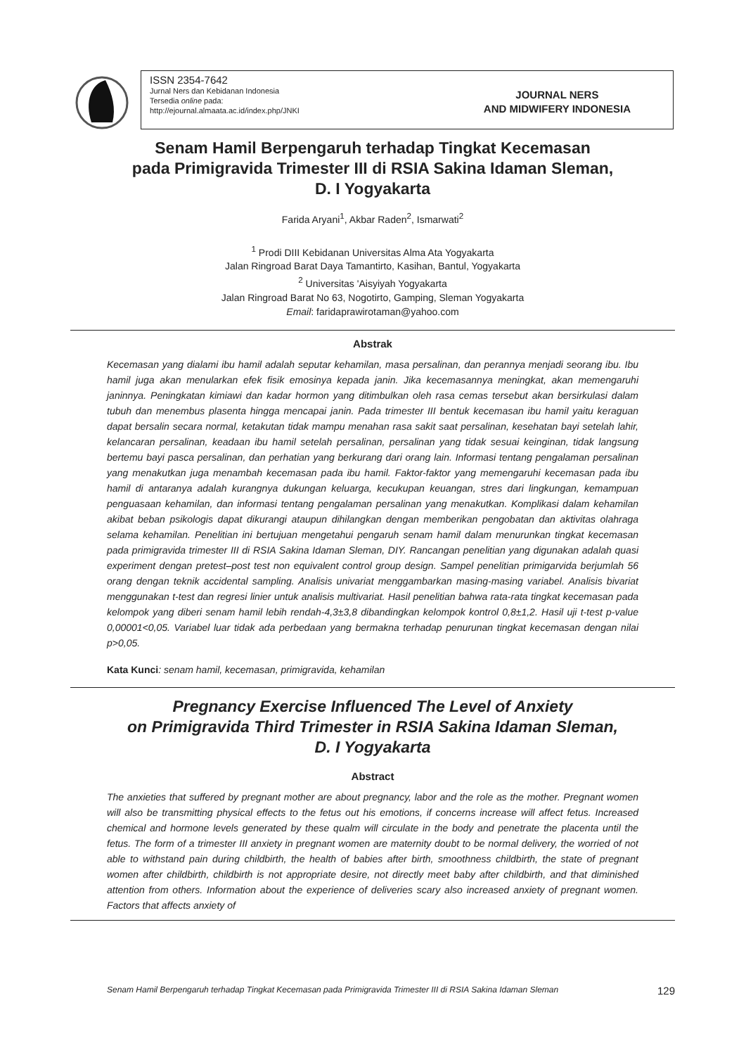ISSN 2354-7642
Jurnal Ners dan Kebidanan Indonesia
Tersedia online pada:
http://ejournal.almaata.ac.id/index.php/JNKI
JOURNAL NERS
AND MIDWIFERY INDONESIA
Senam Hamil Berpengaruh terhadap Tingkat Kecemasan
pada Primigravida Trimester III di RSIA Sakina Idaman Sleman,
D. I Yogyakarta
Farida Aryani<sup>1</sup>, Akbar Raden<sup>2</sup>, Ismarwati<sup>2</sup>
<sup>1</sup> Prodi DIII Kebidanan Universitas Alma Ata Yogyakarta
Jalan Ringroad Barat Daya Tamantirto, Kasihan, Bantul, Yogyakarta
<sup>2</sup> Universitas 'Aisyiyah Yogyakarta
Jalan Ringroad Barat No 63, Nogotirto, Gamping, Sleman Yogyakarta
Email: faridaprawirotaman@yahoo.com
Abstrak
Kecemasan yang dialami ibu hamil adalah seputar kehamilan, masa persalinan, dan perannya menjadi seorang ibu. Ibu hamil juga akan menularkan efek fisik emosinya kepada janin. Jika kecemasannya meningkat, akan memengaruhi janinnya. Peningkatan kimiawi dan kadar hormon yang ditimbulkan oleh rasa cemas tersebut akan bersirkulasi dalam tubuh dan menembus plasenta hingga mencapai janin. Pada trimester III bentuk kecemasan ibu hamil yaitu keraguan dapat bersalin secara normal, ketakutan tidak mampu menahan rasa sakit saat persalinan, kesehatan bayi setelah lahir, kelancaran persalinan, keadaan ibu hamil setelah persalinan, persalinan yang tidak sesuai keinginan, tidak langsung bertemu bayi pasca persalinan, dan perhatian yang berkurang dari orang lain. Informasi tentang pengalaman persalinan yang menakutkan juga menambah kecemasan pada ibu hamil. Faktor-faktor yang memengaruhi kecemasan pada ibu hamil di antaranya adalah kurangnya dukungan keluarga, kecukupan keuangan, stres dari lingkungan, kemampuan penguasaan kehamilan, dan informasi tentang pengalaman persalinan yang menakutkan. Komplikasi dalam kehamilan akibat beban psikologis dapat dikurangi ataupun dihilangkan dengan memberikan pengobatan dan aktivitas olahraga selama kehamilan. Penelitian ini bertujuan mengetahui pengaruh senam hamil dalam menurunkan tingkat kecemasan pada primigravida trimester III di RSIA Sakina Idaman Sleman, DIY. Rancangan penelitian yang digunakan adalah quasi experiment dengan pretest–post test non equivalent control group design. Sampel penelitian primigarvida berjumlah 56 orang dengan teknik accidental sampling. Analisis univariat menggambarkan masing-masing variabel. Analisis bivariat menggunakan t-test dan regresi linier untuk analisis multivariat. Hasil penelitian bahwa rata-rata tingkat kecemasan pada kelompok yang diberi senam hamil lebih rendah-4,3±3,8 dibandingkan kelompok kontrol 0,8±1,2. Hasil uji t-test p-value 0,00001<0,05. Variabel luar tidak ada perbedaan yang bermakna terhadap penurunan tingkat kecemasan dengan nilai p>0,05.
Kata Kunci: senam hamil, kecemasan, primigravida, kehamilan
Pregnancy Exercise Influenced The Level of Anxiety
on Primigravida Third Trimester in RSIA Sakina Idaman Sleman,
D. I Yogyakarta
Abstract
The anxieties that suffered by pregnant mother are about pregnancy, labor and the role as the mother. Pregnant women will also be transmitting physical effects to the fetus out his emotions, if concerns increase will affect fetus. Increased chemical and hormone levels generated by these qualm will circulate in the body and penetrate the placenta until the fetus. The form of a trimester III anxiety in pregnant women are maternity doubt to be normal delivery, the worried of not able to withstand pain during childbirth, the health of babies after birth, smoothness childbirth, the state of pregnant women after childbirth, childbirth is not appropriate desire, not directly meet baby after childbirth, and that diminished attention from others. Information about the experience of deliveries scary also increased anxiety of pregnant women. Factors that affects anxiety of
Senam Hamil Berpengaruh terhadap Tingkat Kecemasan pada Primigravida Trimester III di RSIA Sakina Idaman Sleman 129